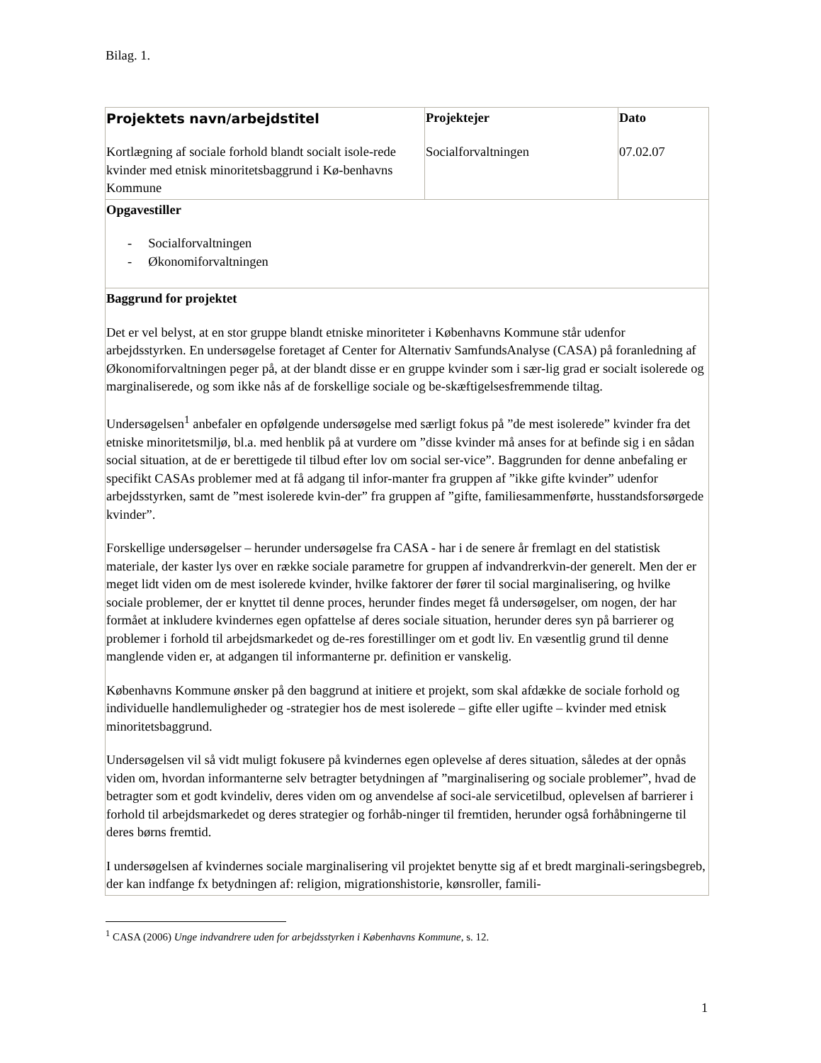Bilag. 1.
| Projektets navn/arbejdstitel Kortlægning af sociale forhold blandt socialt isole-rede kvinder med etnisk minoritetsbaggrund i Kø-benhavns Kommune | Projektejer Socialforvaltningen | Dato 07.02.07 |
| Opgavestiller - Socialforvaltningen - Økonomiforvaltningen | | |
| Baggrund for projektet Det er vel belyst, at en stor gruppe blandt etniske minoriteter i Københavns Kommune står udenfor arbejdsstyrken. En undersøgelse foretaget af Center for Alternativ SamfundsAnalyse (CASA) på foranledning af Økonomiforvaltningen peger på, at der blandt disse er en gruppe kvinder som i sær-lig grad er socialt isolerede og marginaliserede, og som ikke nås af de forskellige sociale og be-skæftigelsesfremmende tiltag. Undersøgelsen<sup>1</sup> anbefaler en opfølgende undersøgelse med særligt fokus på ”de mest isolerede” kvinder fra det etniske minoritetsmiljø, bl.a. med henblik på at vurdere om ”disse kvinder må anses for at befinde sig i en sådan social situation, at de er berettigede til tilbud efter lov om social ser-vice”. Baggrunden for denne anbefaling er specifikt CASAs problemer med at få adgang til infor-manter fra gruppen af ”ikke gifte kvinder” udenfor arbejdsstyrken, samt de ”mest isolerede kvin-der” fra gruppen af ”gifte, familiesammenførte, husstandsforsørgede kvinder”. Forskellige undersøgelser – herunder undersøgelse fra CASA - har i de senere år fremlagt en del statistisk materiale, der kaster lys over en række sociale parametre for gruppen af indvandrerkvin-der generelt. Men der er meget lidt viden om de mest isolerede kvinder, hvilke faktorer der fører til social marginalisering, og hvilke sociale problemer, der er knyttet til denne proces, herunder findes meget få undersøgelser, om nogen, der har formået at inkludere kvindernes egen opfattelse af deres sociale situation, herunder deres syn på barrierer og problemer i forhold til arbejdsmarkedet og de-res forestillinger om et godt liv. En væsentlig grund til denne manglende viden er, at adgangen til informanterne pr. definition er vanskelig. Københavns Kommune ønsker på den baggrund at initiere et projekt, som skal afdække de sociale forhold og individuelle handlemuligheder og -strategier hos de mest isolerede – gifte eller ugifte – kvinder med etnisk minoritetsbaggrund. Undersøgelsen vil så vidt muligt fokusere på kvindernes egen oplevelse af deres situation, således at der opnås viden om, hvordan informanterne selv betragter betydningen af ”marginalisering og sociale problemer”, hvad de betragter som et godt kvindeliv, deres viden om og anvendelse af soci-ale servicetilbud, oplevelsen af barrierer i forhold til arbejdsmarkedet og deres strategier og forhåb-ninger til fremtiden, herunder også forhåbningerne til deres børns fremtid. I undersøgelsen af kvindernes sociale marginalisering vil projektet benytte sig af et bredt marginali-seringsbegreb, der kan indfange fx betydningen af: religion, migrationshistorie, kønsroller, famili- | | |
<sup>1</sup> CASA (2006) Unge indvandrere uden for arbejdsstyrken i Københavns Kommune, s. 12.
1